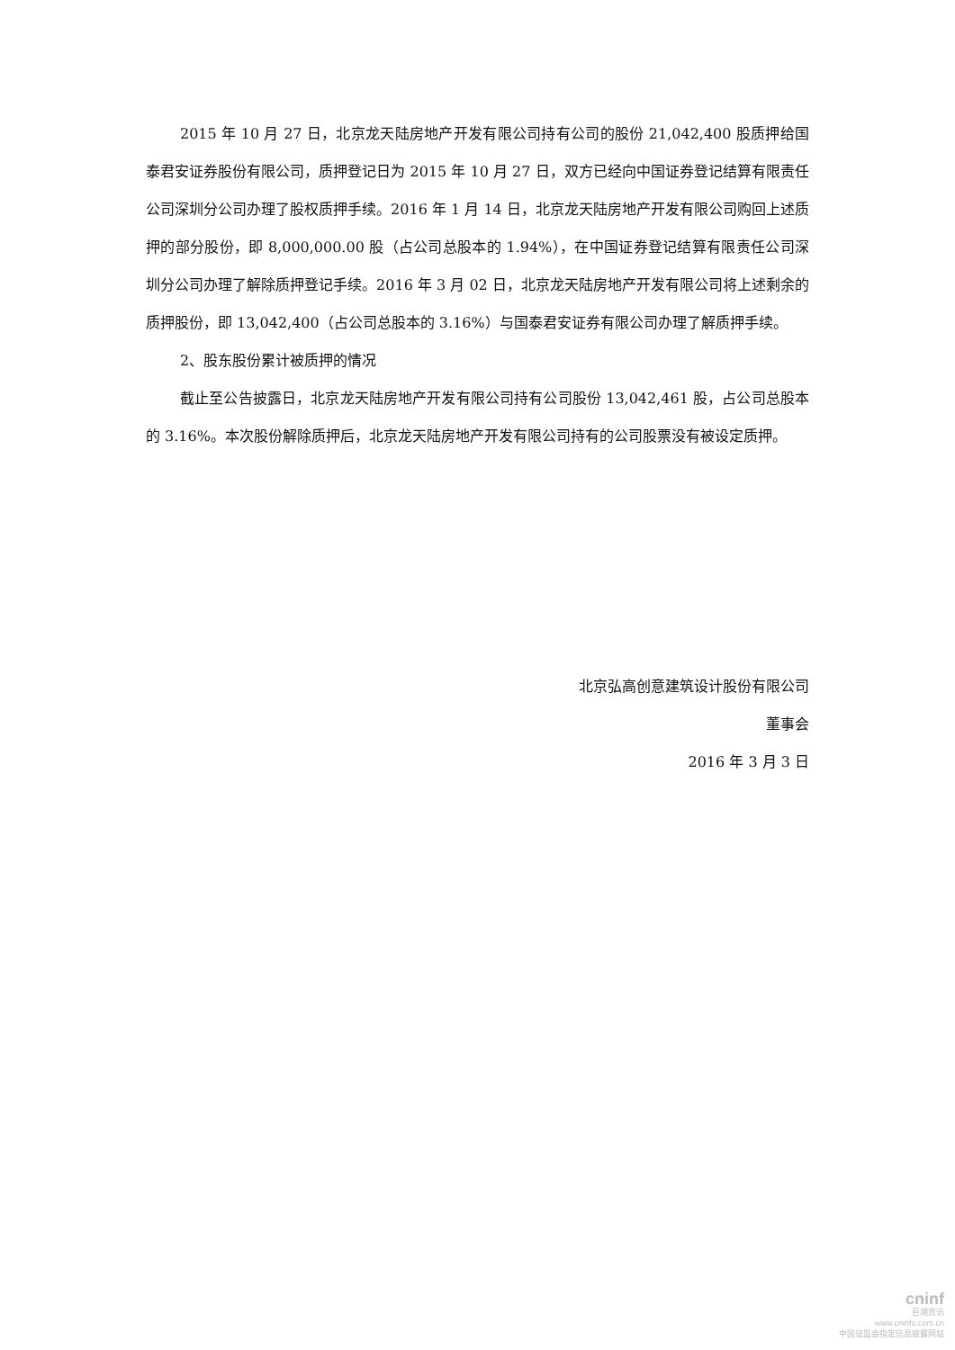2015 年 10 月 27 日，北京龙天陆房地产开发有限公司持有公司的股份 21,042,400 股质押给国泰君安证券股份有限公司，质押登记日为 2015 年 10 月 27 日，双方已经向中国证券登记结算有限责任公司深圳分公司办理了股权质押手续。2016 年 1 月 14 日，北京龙天陆房地产开发有限公司购回上述质押的部分股份，即 8,000,000.00 股（占公司总股本的 1.94%），在中国证券登记结算有限责任公司深圳分公司办理了解除质押登记手续。2016 年 3 月 02 日，北京龙天陆房地产开发有限公司将上述剩余的质押股份，即 13,042,400（占公司总股本的 3.16%）与国泰君安证券有限公司办理了解质押手续。
2、股东股份累计被质押的情况
截止至公告披露日，北京龙天陆房地产开发有限公司持有公司股份 13,042,461 股，占公司总股本的 3.16%。本次股份解除质押后，北京龙天陆房地产开发有限公司持有的公司股票没有被设定质押。
北京弘高创意建筑设计股份有限公司
董事会
2016 年 3 月 3 日
cninf
巨潮资讯
www.cninfo.com.cn
中国证监会指定信息披露网站